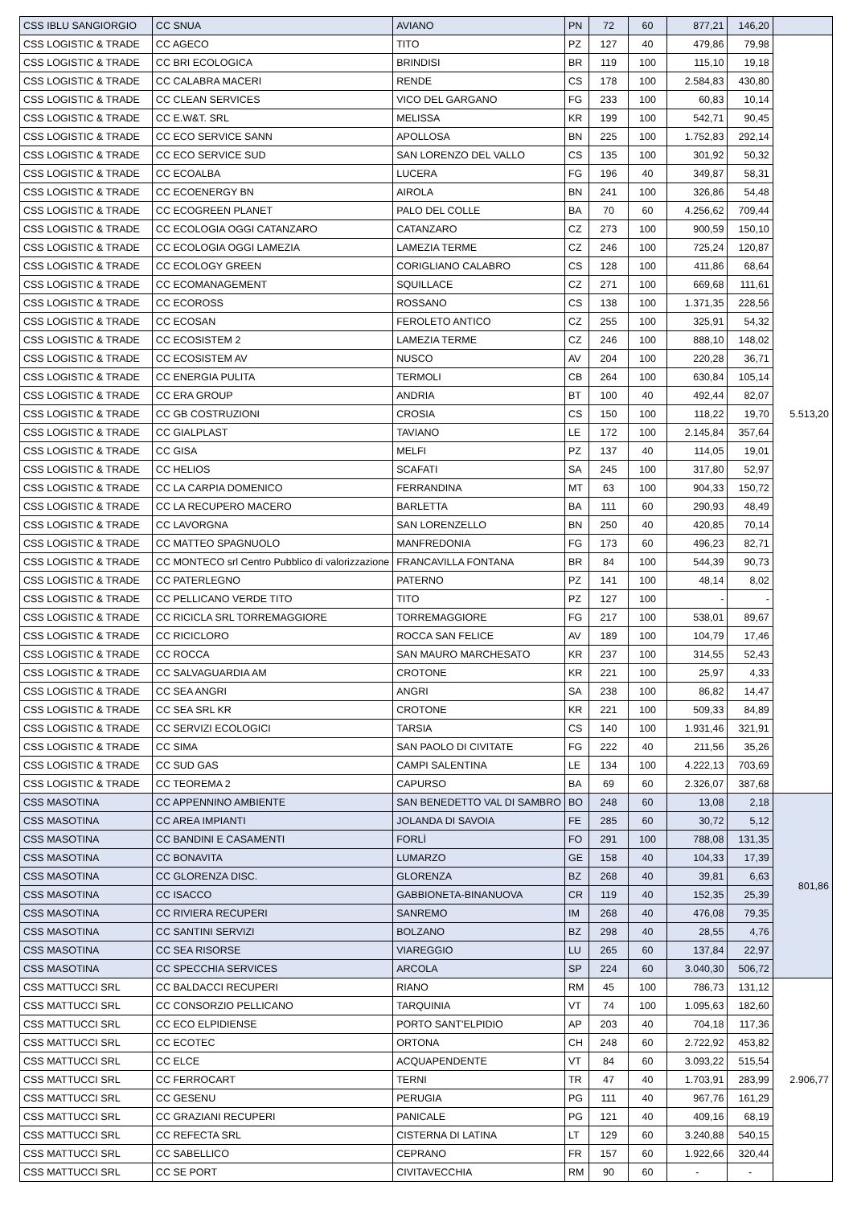| CSS IBLU SANGIORGIO | CC SNUA | AVIANO | PN | 72 | 60 | 877,21 | 146,20 | |
| CSS LOGISTIC & TRADE | CC AGECO | TITO | PZ | 127 | 40 | 479,86 | 79,98 | 5.513,20 |
| CSS LOGISTIC & TRADE | CC BRI ECOLOGICA | BRINDISI | BR | 119 | 100 | 115,10 | 19,18 | |
| CSS LOGISTIC & TRADE | CC CALABRA MACERI | RENDE | CS | 178 | 100 | 2.584,83 | 430,80 | |
| CSS LOGISTIC & TRADE | CC CLEAN SERVICES | VICO DEL GARGANO | FG | 233 | 100 | 60,83 | 10,14 | |
| CSS LOGISTIC & TRADE | CC E.W&T. SRL | MELISSA | KR | 199 | 100 | 542,71 | 90,45 | |
| CSS LOGISTIC & TRADE | CC ECO SERVICE SANN | APOLLOSA | BN | 225 | 100 | 1.752,83 | 292,14 | |
| CSS LOGISTIC & TRADE | CC ECO SERVICE SUD | SAN LORENZO DEL VALLO | CS | 135 | 100 | 301,92 | 50,32 | |
| CSS LOGISTIC & TRADE | CC ECOALBA | LUCERA | FG | 196 | 40 | 349,87 | 58,31 | |
| CSS LOGISTIC & TRADE | CC ECOENERGY BN | AIROLA | BN | 241 | 100 | 326,86 | 54,48 | |
| CSS LOGISTIC & TRADE | CC ECOGREEN PLANET | PALO DEL COLLE | BA | 70 | 60 | 4.256,62 | 709,44 | |
| CSS LOGISTIC & TRADE | CC ECOLOGIA OGGI CATANZARO | CATANZARO | CZ | 273 | 100 | 900,59 | 150,10 | |
| CSS LOGISTIC & TRADE | CC ECOLOGIA OGGI LAMEZIA | LAMEZIA TERME | CZ | 246 | 100 | 725,24 | 120,87 | |
| CSS LOGISTIC & TRADE | CC ECOLOGY GREEN | CORIGLIANO CALABRO | CS | 128 | 100 | 411,86 | 68,64 | |
| CSS LOGISTIC & TRADE | CC ECOMANAGEMENT | SQUILLACE | CZ | 271 | 100 | 669,68 | 111,61 | |
| CSS LOGISTIC & TRADE | CC ECOROSS | ROSSANO | CS | 138 | 100 | 1.371,35 | 228,56 | |
| CSS LOGISTIC & TRADE | CC ECOSAN | FEROLETO ANTICO | CZ | 255 | 100 | 325,91 | 54,32 | |
| CSS LOGISTIC & TRADE | CC ECOSISTEM 2 | LAMEZIA TERME | CZ | 246 | 100 | 888,10 | 148,02 | |
| CSS LOGISTIC & TRADE | CC ECOSISTEM AV | NUSCO | AV | 204 | 100 | 220,28 | 36,71 | |
| CSS LOGISTIC & TRADE | CC ENERGIA PULITA | TERMOLI | CB | 264 | 100 | 630,84 | 105,14 | |
| CSS LOGISTIC & TRADE | CC ERA GROUP | ANDRIA | BT | 100 | 40 | 492,44 | 82,07 | |
| CSS LOGISTIC & TRADE | CC GB COSTRUZIONI | CROSIA | CS | 150 | 100 | 118,22 | 19,70 | |
| CSS LOGISTIC & TRADE | CC GIALPLAST | TAVIANO | LE | 172 | 100 | 2.145,84 | 357,64 | |
| CSS LOGISTIC & TRADE | CC GISA | MELFI | PZ | 137 | 40 | 114,05 | 19,01 | |
| CSS LOGISTIC & TRADE | CC HELIOS | SCAFATI | SA | 245 | 100 | 317,80 | 52,97 | |
| CSS LOGISTIC & TRADE | CC LA CARPIA DOMENICO | FERRANDINA | MT | 63 | 100 | 904,33 | 150,72 | |
| CSS LOGISTIC & TRADE | CC LA RECUPERO MACERO | BARLETTA | BA | 111 | 60 | 290,93 | 48,49 | |
| CSS LOGISTIC & TRADE | CC LAVORGNA | SAN LORENZELLO | BN | 250 | 40 | 420,85 | 70,14 | |
| CSS LOGISTIC & TRADE | CC MATTEO SPAGNUOLO | MANFREDONIA | FG | 173 | 60 | 496,23 | 82,71 | |
| CSS LOGISTIC & TRADE | CC MONTECO srl Centro Pubblico di valorizzazione | FRANCAVILLA FONTANA | BR | 84 | 100 | 544,39 | 90,73 | |
| CSS LOGISTIC & TRADE | CC PATERLEGNO | PATERNO | PZ | 141 | 100 | 48,14 | 8,02 | |
| CSS LOGISTIC & TRADE | CC PELLICANO VERDE TITO | TITO | PZ | 127 | 100 | - | - | |
| CSS LOGISTIC & TRADE | CC RICICLA SRL TORREMAGGIORE | TORREMAGGIORE | FG | 217 | 100 | 538,01 | 89,67 | |
| CSS LOGISTIC & TRADE | CC RICICLORO | ROCCA SAN FELICE | AV | 189 | 100 | 104,79 | 17,46 | |
| CSS LOGISTIC & TRADE | CC ROCCA | SAN MAURO MARCHESATO | KR | 237 | 100 | 314,55 | 52,43 | |
| CSS LOGISTIC & TRADE | CC SALVAGUARDIA AM | CROTONE | KR | 221 | 100 | 25,97 | 4,33 | |
| CSS LOGISTIC & TRADE | CC SEA ANGRI | ANGRI | SA | 238 | 100 | 86,82 | 14,47 | |
| CSS LOGISTIC & TRADE | CC SEA SRL KR | CROTONE | KR | 221 | 100 | 509,33 | 84,89 | |
| CSS LOGISTIC & TRADE | CC SERVIZI ECOLOGICI | TARSIA | CS | 140 | 100 | 1.931,46 | 321,91 | |
| CSS LOGISTIC & TRADE | CC SIMA | SAN PAOLO DI CIVITATE | FG | 222 | 40 | 211,56 | 35,26 | |
| CSS LOGISTIC & TRADE | CC SUD GAS | CAMPI SALENTINA | LE | 134 | 100 | 4.222,13 | 703,69 | |
| CSS LOGISTIC & TRADE | CC TEOREMA 2 | CAPURSO | BA | 69 | 60 | 2.326,07 | 387,68 | |
| CSS MASOTINA | CC APPENNINO AMBIENTE | SAN BENEDETTO VAL DI SAMBRO | BO | 248 | 60 | 13,08 | 2,18 | 801,86 |
| CSS MASOTINA | CC AREA IMPIANTI | JOLANDA DI SAVOIA | FE | 285 | 60 | 30,72 | 5,12 | |
| CSS MASOTINA | CC BANDINI E CASAMENTI | FORLÌ | FO | 291 | 100 | 788,08 | 131,35 | |
| CSS MASOTINA | CC BONAVITA | LUMARZO | GE | 158 | 40 | 104,33 | 17,39 | |
| CSS MASOTINA | CC GLORENZA DISC. | GLORENZA | BZ | 268 | 40 | 39,81 | 6,63 | |
| CSS MASOTINA | CC ISACCO | GABBIONETA-BINANUOVA | CR | 119 | 40 | 152,35 | 25,39 | |
| CSS MASOTINA | CC RIVIERA RECUPERI | SANREMO | IM | 268 | 40 | 476,08 | 79,35 | |
| CSS MASOTINA | CC SANTINI SERVIZI | BOLZANO | BZ | 298 | 40 | 28,55 | 4,76 | |
| CSS MASOTINA | CC SEA RISORSE | VIAREGGIO | LU | 265 | 60 | 137,84 | 22,97 | |
| CSS MASOTINA | CC SPECCHIA SERVICES | ARCOLA | SP | 224 | 60 | 3.040,30 | 506,72 | |
| CSS MATTUCCI SRL | CC BALDACCI RECUPERI | RIANO | RM | 45 | 100 | 786,73 | 131,12 | 2.906,77 |
| CSS MATTUCCI SRL | CC CONSORZIO PELLICANO | TARQUINIA | VT | 74 | 100 | 1.095,63 | 182,60 | |
| CSS MATTUCCI SRL | CC ECO ELPIDIENSE | PORTO SANT'ELPIDIO | AP | 203 | 40 | 704,18 | 117,36 | |
| CSS MATTUCCI SRL | CC ECOTEC | ORTONA | CH | 248 | 60 | 2.722,92 | 453,82 | |
| CSS MATTUCCI SRL | CC ELCE | ACQUAPENDENTE | VT | 84 | 60 | 3.093,22 | 515,54 | |
| CSS MATTUCCI SRL | CC FERROCART | TERNI | TR | 47 | 40 | 1.703,91 | 283,99 | |
| CSS MATTUCCI SRL | CC GESENU | PERUGIA | PG | 111 | 40 | 967,76 | 161,29 | |
| CSS MATTUCCI SRL | CC GRAZIANI RECUPERI | PANICALE | PG | 121 | 40 | 409,16 | 68,19 | |
| CSS MATTUCCI SRL | CC REFECTA SRL | CISTERNA DI LATINA | LT | 129 | 60 | 3.240,88 | 540,15 | |
| CSS MATTUCCI SRL | CC SABELLICO | CEPRANO | FR | 157 | 60 | 1.922,66 | 320,44 | |
| CSS MATTUCCI SRL | CC SE PORT | CIVITAVECCHIA | RM | 90 | 60 | - | - | |